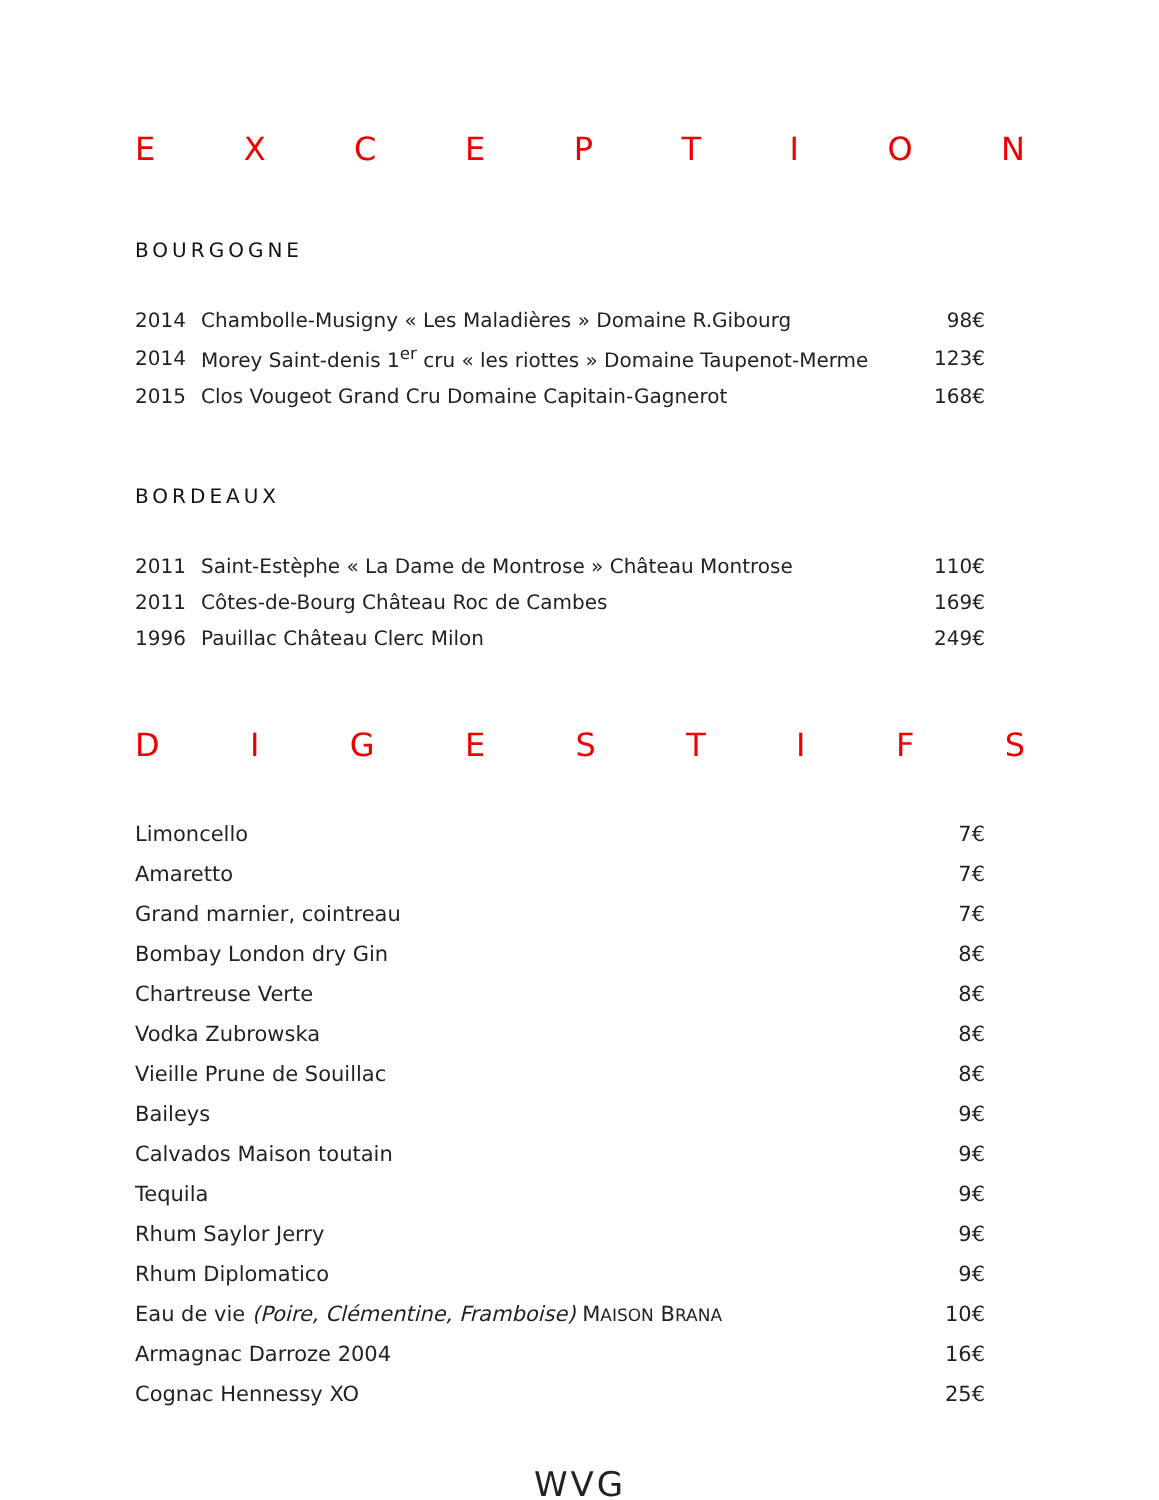EXCEPTION
BOURGOGNE
| 2014 | Chambolle-Musigny « Les Maladières » Domaine R.Gibourg | 98€ |
| 2014 | Morey Saint-denis 1<sup>er</sup> cru « les riottes » Domaine Taupenot-Merme | 123€ |
| 2015 | Clos Vougeot Grand Cru Domaine Capitain-Gagnerot | 168€ |
BORDEAUX
| 2011 | Saint-Estèphe « La Dame de Montrose » Château Montrose | 110€ |
| 2011 | Côtes-de-Bourg Château Roc de Cambes | 169€ |
| 1996 | Pauillac Château Clerc Milon | 249€ |
DIGESTIFS
| Limoncello | 7€ |
| Amaretto | 7€ |
| Grand marnier, cointreau | 7€ |
| Bombay London dry Gin | 8€ |
| Chartreuse Verte | 8€ |
| Vodka Zubrowska | 8€ |
| Vieille Prune de Souillac | 8€ |
| Baileys | 9€ |
| Calvados Maison toutain | 9€ |
| Tequila | 9€ |
| Rhum Saylor Jerry | 9€ |
| Rhum Diplomatico | 9€ |
| Eau de vie (Poire, Clémentine, Framboise) M AISON B RANA | 10€ |
| Armagnac Darroze 2004 | 16€ |
| Cognac Hennessy XO | 25€ |
WVG